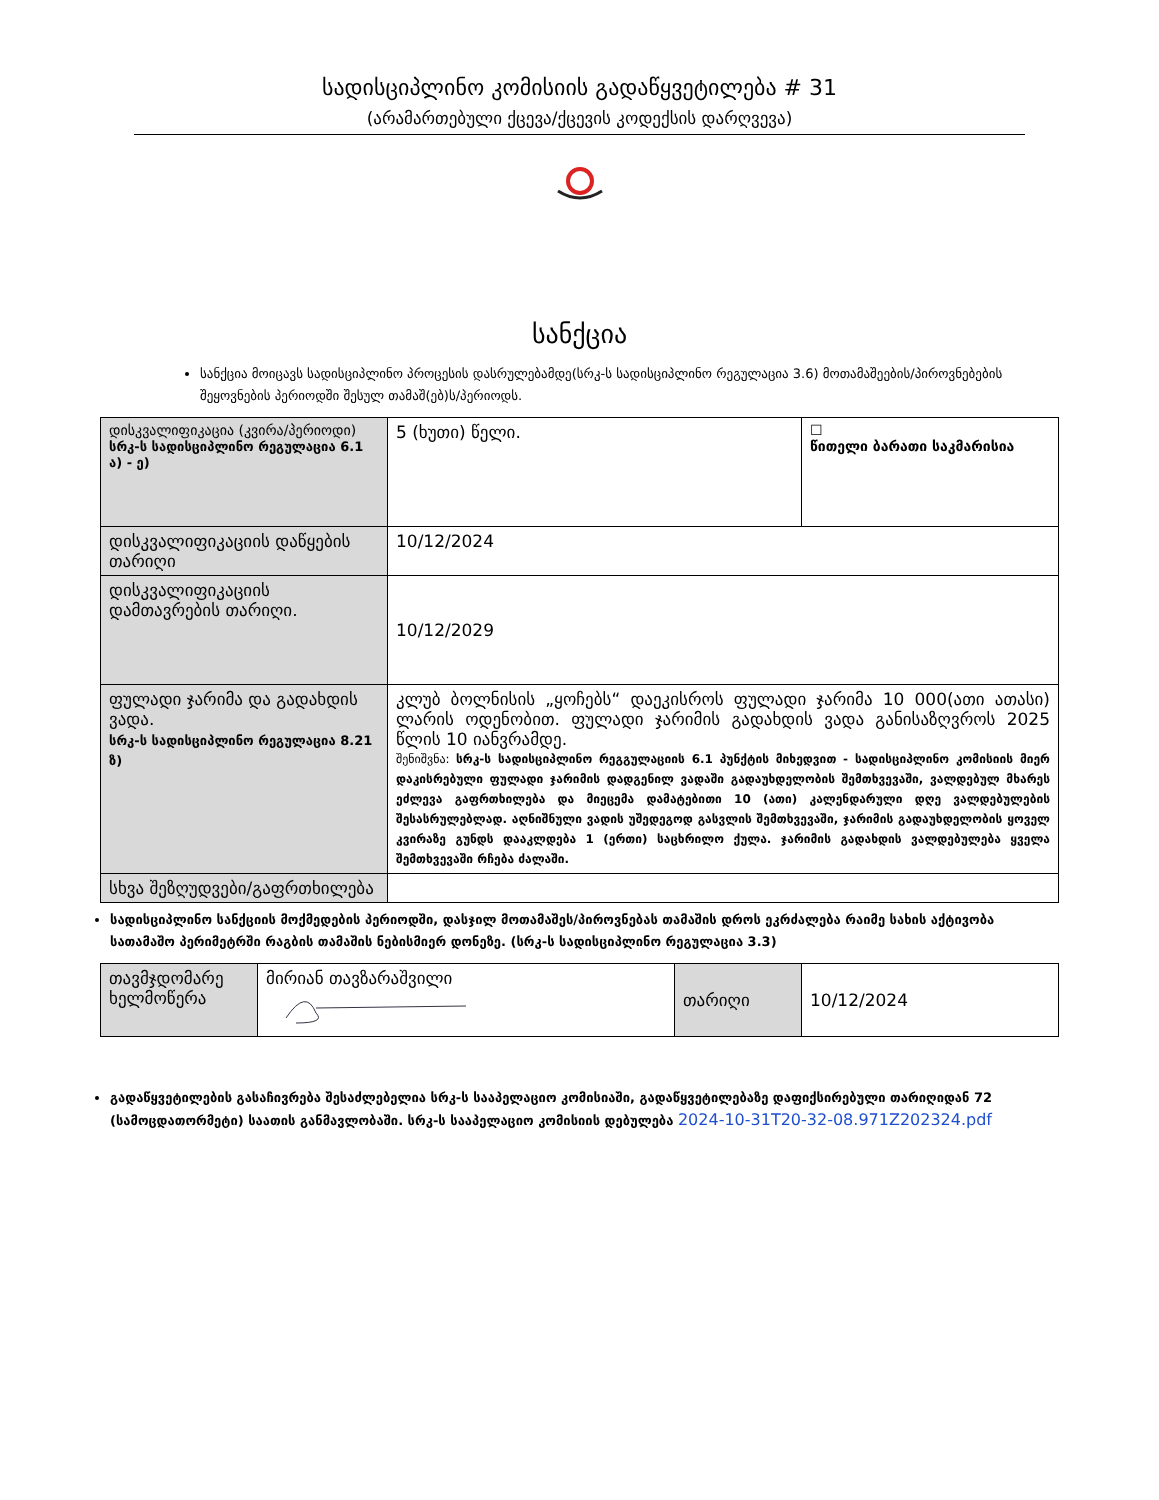სადისციპლინო კომისიის გადაწყვეტილება # 31
(არამართებული ქცევა/ქცევის კოდექსის დარღვევა)
სანქცია
სანქცია მოიცავს სადისციპლინო პროცესის დასრულებამდე(სრკ-ს სადისციპლინო რეგულაცია 3.6) მოთამაშეების/პიროვნებების შეყოვნების პერიოდში შესულ თამაშ(ებ)ს/პერიოდს.
| დისკვალიფიკაცია (კვირა/პერიოდი) სრკ-ს სადისციპლინო რეგულაცია 6.1 ა) - ე) | 5 (ხუთი) წელი. | ☐ წითელი ბარათი საკმარისია |
| დისკვალიფიკაციის დაწყების თარიღი | 10/12/2024 | |
| დისკვალიფიკაციის დამთავრების თარიღი. | 10/12/2029 | |
| ფულადი ჯარიმა და გადახდის ვადა. სრკ-ს სადისციპლინო რეგულაცია 8.21 ზ) | კლუბ ბოლნისის „ყოჩებს“ დაეკისროს ფულადი ჯარიმა 10 000(ათი ათასი) ლარის ოდენობით. ფულადი ჯარიმის გადახდის ვადა განისაზღვროს 2025 წლის 10 იანვრამდე. შენიშვნა: სრკ-ს სადისციპლინო რეგგულაციის 6.1 პუნქტის მიხედვით - სადისციპლინო კომისიის მიერ დაკისრებული ფულადი ჯარიმის დადგენილ ვადაში გადაუხდელობის შემთხვევაში, ვალდებულ მხარეს ეძლევა გაფრთხილება და მიეცემა დამატებითი 10 (ათი) კალენდარული დღე ვალდებულების შესასრულებლად. აღნიშნული ვადის უშედეგოდ გასვლის შემთხვევაში, ჯარიმის გადაუხდელობის ყოველ კვირაზე გუნდს დააკლდება 1 (ერთი) საცხრილო ქულა. ჯარიმის გადახდის ვალდებულება ყველა შემთხვევაში რჩება ძალაში. | |
| სხვა შეზღუდვები/გაფრთხილება | | |
სადისციპლინო სანქციის მოქმედების პერიოდში, დასჯილ მოთამაშეს/პიროვნებას თამაშის დროს ეკრძალება რაიმე სახის აქტივობა სათამაშო პერიმეტრში რაგბის თამაშის ნებისმიერ დონეზე. (სრკ-ს სადისციპლინო რეგულაცია 3.3)
| თავმჯდომარე ხელმოწერა | მირიან თავზარაშვილი | თარიღი | 10/12/2024 |
გადაწყვეტილების გასაჩივრება შესაძლებელია სრკ-ს სააპელაციო კომისიაში, გადაწყვეტილებაზე დაფიქსირებული თარიღიდან 72 (სამოცდათორმეტი) საათის განმავლობაში. სრკ-ს სააპელაციო კომისიის დებულება 2024-10-31T20-32-08.971Z202324.pdf